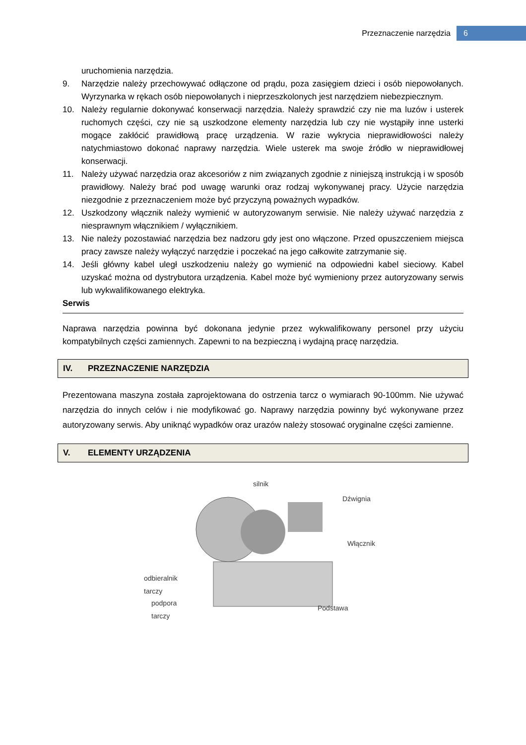Przeznaczenie narzędzia 6
uruchomienia narzędzia.
9. Narzędzie należy przechowywać odłączone od prądu, poza zasięgiem dzieci i osób niepowołanych. Wyrzynarka w rękach osób niepowołanych i nieprzeszkolonych jest narzędziem niebezpiecznym.
10. Należy regularnie dokonywać konserwacji narzędzia. Należy sprawdzić czy nie ma luzów i usterek ruchomych części, czy nie są uszkodzone elementy narzędzia lub czy nie wystąpiły inne usterki mogące zakłócić prawidłową pracę urządzenia. W razie wykrycia nieprawidłowości należy natychmiastowo dokonać naprawy narzędzia. Wiele usterek ma swoje źródło w nieprawidłowej konserwacji.
11. Należy używać narzędzia oraz akcesoriów z nim związanych zgodnie z niniejszą instrukcją i w sposób prawidłowy. Należy brać pod uwagę warunki oraz rodzaj wykonywanej pracy. Użycie narzędzia niezgodnie z przeznaczeniem może być przyczyną poważnych wypadków.
12. Uszkodzony włącznik należy wymienić w autoryzowanym serwisie. Nie należy używać narzędzia z niesprawnym włącznikiem / wyłącznikiem.
13. Nie należy pozostawiać narzędzia bez nadzoru gdy jest ono włączone. Przed opuszczeniem miejsca pracy zawsze należy wyłączyć narzędzie i poczekać na jego całkowite zatrzymanie się.
14. Jeśli główny kabel uległ uszkodzeniu należy go wymienić na odpowiedni kabel sieciowy. Kabel uzyskać można od dystrybutora urządzenia. Kabel może być wymieniony przez autoryzowany serwis lub wykwalifikowanego elektryka.
Serwis
Naprawa narzędzia powinna być dokonana jedynie przez wykwalifikowany personel przy użyciu kompatybilnych części zamiennych. Zapewni to na bezpieczną i wydajną pracę narzędzia.
IV. PRZEZNACZENIE NARZĘDZIA
Prezentowana maszyna została zaprojektowana do ostrzenia tarcz o wymiarach 90-100mm. Nie używać narzędzia do innych celów i nie modyfikować go. Naprawy narzędzia powinny być wykonywane przez autoryzowany serwis. Aby uniknąć wypadków oraz urazów należy stosować oryginalne części zamienne.
V. ELEMENTY URZĄDZENIA
silnik
Dźwignia
Włącznik
odbieralnik
tarczy
podpora
tarczy
Podstawa